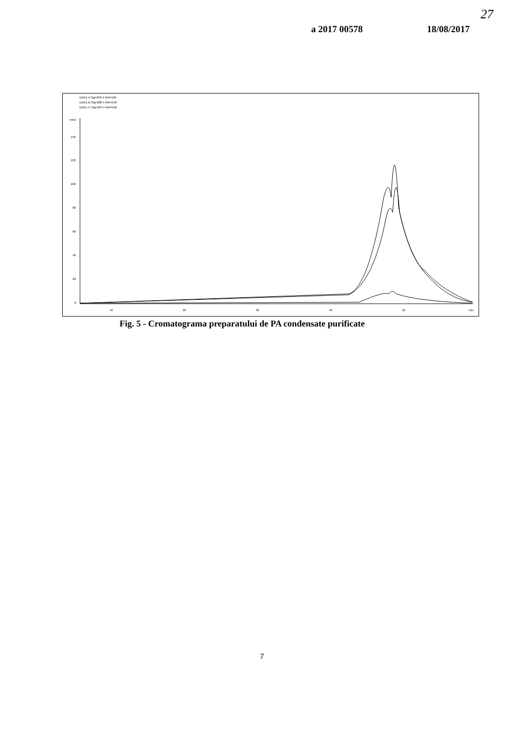27
a 2017 00578 18/08/2017
DAD1 A Sig=256 4 Ref=550
DAD1 B Sig=280 4 Ref=550
DAD1 C Sig=224 4 Ref=550
mAU
140
120
100
80
60
40
20
0
10
20
30
40
50
min
Fig. 5 - Cromatograma preparatului de PA condensate purificate
7